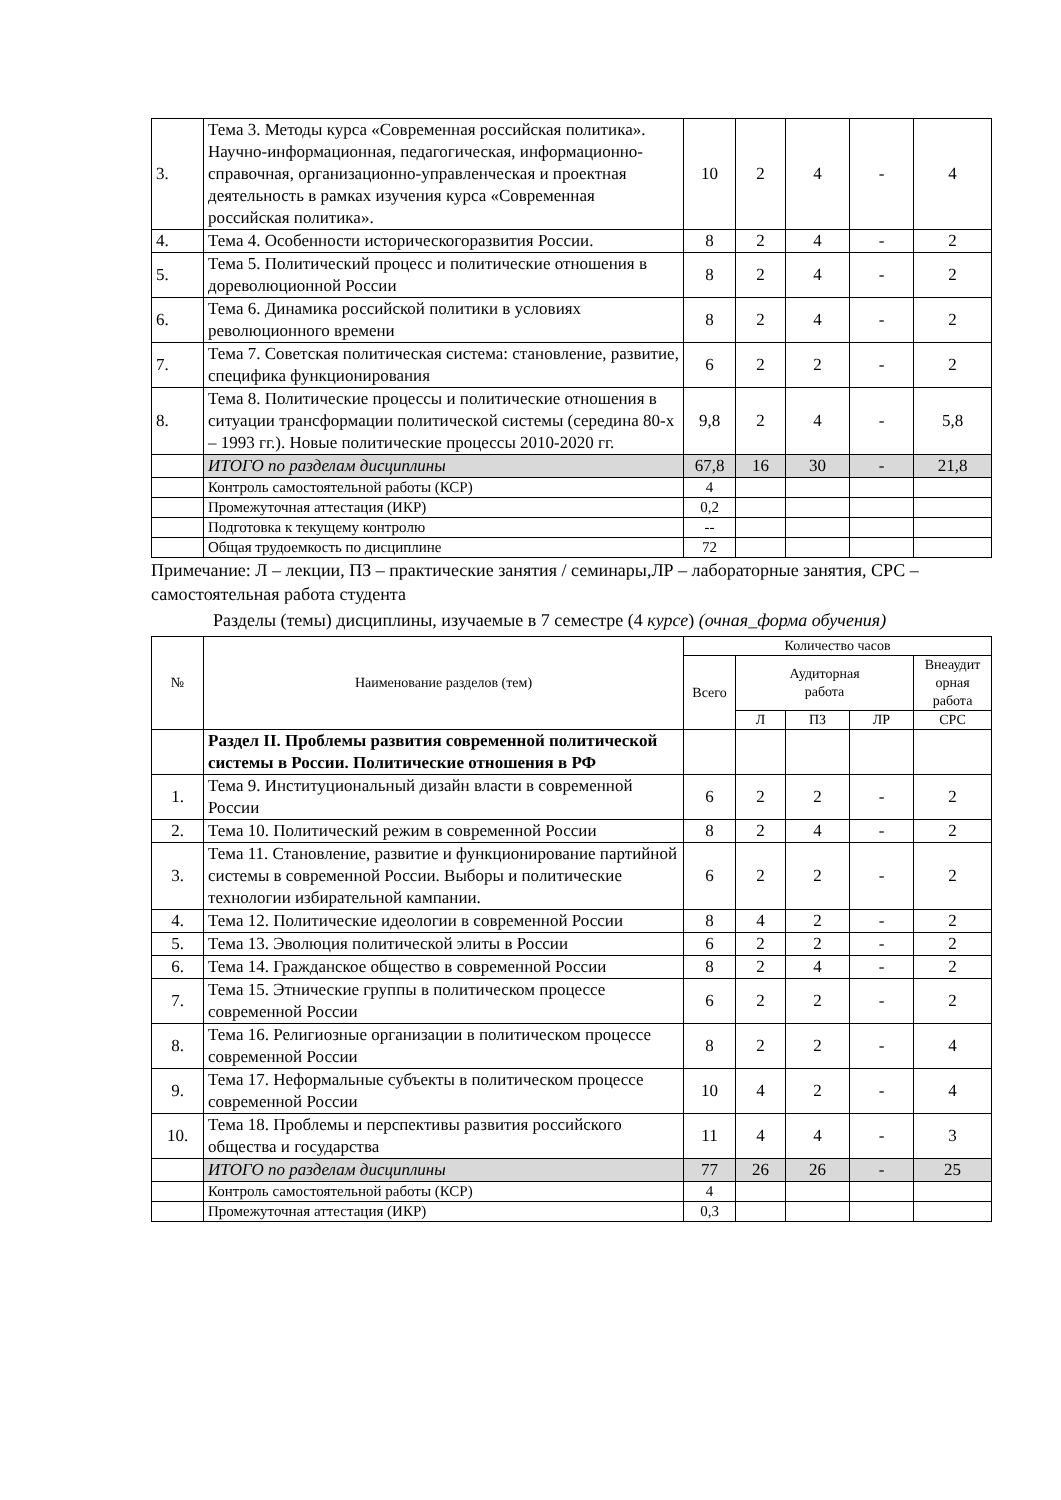| 3. | Тема 3. Методы курса «Современная российская политика». Научно-информационная, педагогическая, информационно-справочная, организационно-управленческая и проектная деятельность в рамках изучения курса «Современная российская политика». | 10 | 2 | 4 | - | 4 |
| 4. | Тема 4. Особенности историческогоразвития России. | 8 | 2 | 4 | - | 2 |
| 5. | Тема 5. Политический процесс и политические отношения в дореволюционной России | 8 | 2 | 4 | - | 2 |
| 6. | Тема 6. Динамика российской политики в условиях революционного времени | 8 | 2 | 4 | - | 2 |
| 7. | Тема 7. Советская политическая система: становление, развитие, специфика функционирования | 6 | 2 | 2 | - | 2 |
| 8. | Тема 8. Политические процессы и политические отношения в ситуации трансформации политической системы (середина 80-х – 1993 гг.). Новые политические процессы 2010-2020 гг. | 9,8 | 2 | 4 | - | 5,8 |
| | ИТОГО по разделам дисциплины | 67,8 | 16 | 30 | - | 21,8 |
| | Контроль самостоятельной работы (КСР) | 4 | | | | |
| | Промежуточная аттестация (ИКР) | 0,2 | | | | |
| | Подготовка к текущему контролю | -- | | | | |
| | Общая трудоемкость по дисциплине | 72 | | | | |
Примечание: Л – лекции, ПЗ – практические занятия / семинары,ЛР – лабораторные занятия, СРС – самостоятельная работа студента
Разделы (темы) дисциплины, изучаемые в 7 семестре (4 курсе) (очная_форма обучения)
| № | Наименование разделов (тем) | Количество часов | | | | |
| --- | --- | --- | --- | --- | --- | --- |
| | | Всего | Аудиторная работа | | | Внеаудит орная работа |
| | | | Л | ПЗ | ЛР | СРС |
| | Раздел II. Проблемы развития современной политической системы в России. Политические отношения в РФ | | | | | |
| 1. | Тема 9. Институциональный дизайн власти в современной России | 6 | 2 | 2 | - | 2 |
| 2. | Тема 10. Политический режим в современной России | 8 | 2 | 4 | - | 2 |
| 3. | Тема 11. Становление, развитие и функционирование партийной системы в современной России. Выборы и политические технологии избирательной кампании. | 6 | 2 | 2 | - | 2 |
| 4. | Тема 12. Политические идеологии в современной России | 8 | 4 | 2 | - | 2 |
| 5. | Тема 13. Эволюция политической элиты в России | 6 | 2 | 2 | - | 2 |
| 6. | Тема 14. Гражданское общество в современной России | 8 | 2 | 4 | - | 2 |
| 7. | Тема 15. Этнические группы в политическом процессе современной России | 6 | 2 | 2 | - | 2 |
| 8. | Тема 16. Религиозные организации в политическом процессе современной России | 8 | 2 | 2 | - | 4 |
| 9. | Тема 17. Неформальные субъекты в политическом процессе современной России | 10 | 4 | 2 | - | 4 |
| 10. | Тема 18. Проблемы и перспективы развития российского общества и государства | 11 | 4 | 4 | - | 3 |
| | ИТОГО по разделам дисциплины | 77 | 26 | 26 | - | 25 |
| | Контроль самостоятельной работы (КСР) | 4 | | | | |
| | Промежуточная аттестация (ИКР) | 0,3 | | | | |